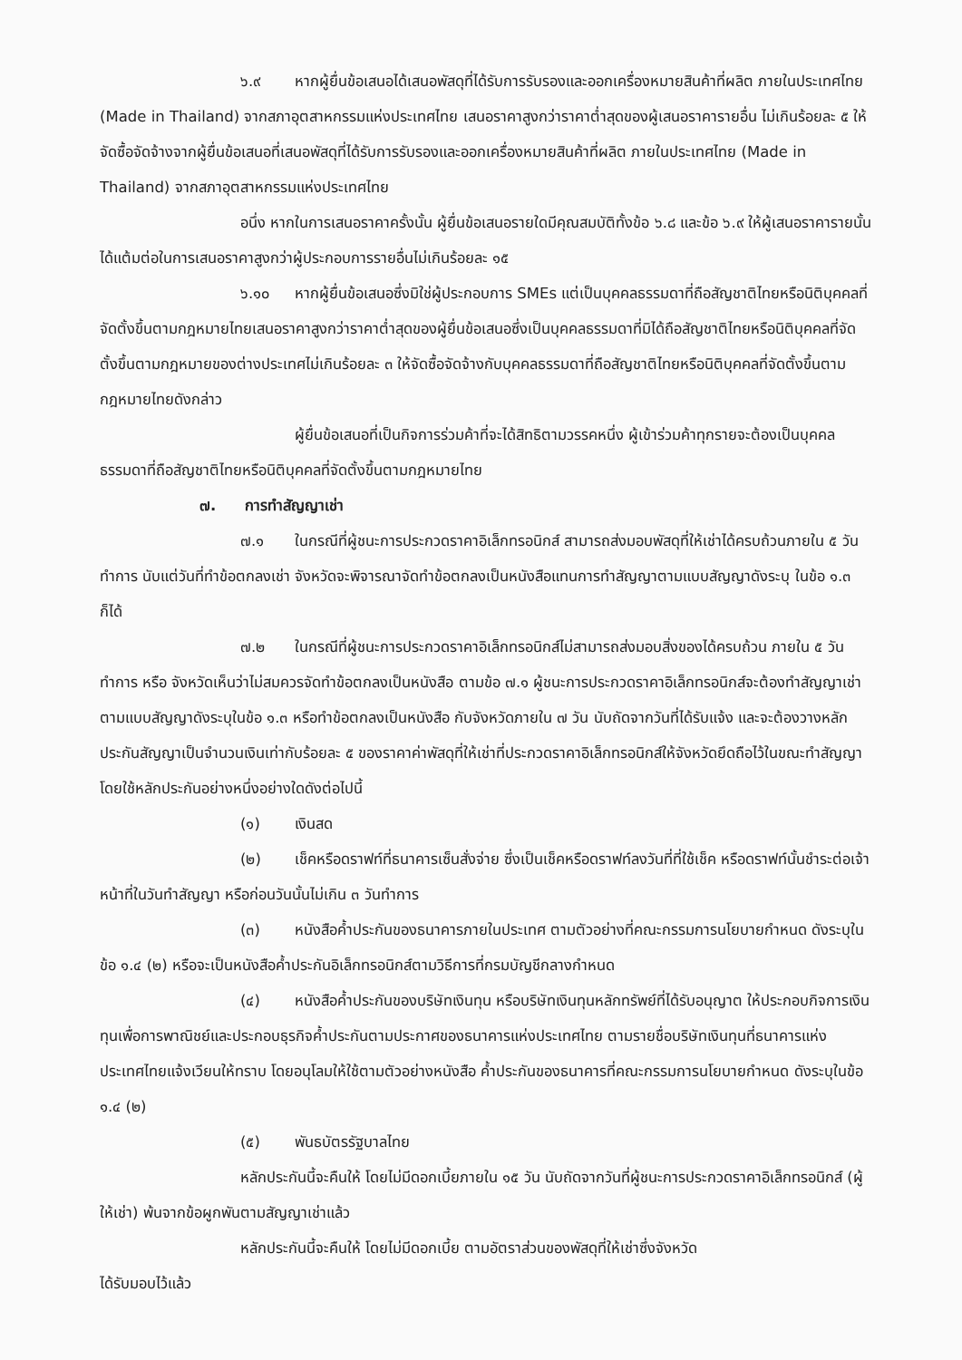๖.๙ หากผู้ยื่นข้อเสนอได้เสนอพัสดุที่ได้รับการรับรองและออกเครื่องหมายสินค้าที่ผลิต ภายในประเทศไทย (Made in Thailand) จากสภาอุตสาหกรรมแห่งประเทศไทย เสนอราคาสูงกว่าราคาต่ำสุดของผู้เสนอราคารายอื่น ไม่เกินร้อยละ ๕ ให้จัดซื้อจัดจ้างจากผู้ยื่นข้อเสนอที่เสนอพัสดุที่ได้รับการรับรองและออกเครื่องหมายสินค้าที่ผลิต ภายในประเทศไทย (Made in Thailand) จากสภาอุตสาหกรรมแห่งประเทศไทย
อนึ่ง หากในการเสนอราคาครั้งนั้น ผู้ยื่นข้อเสนอรายใดมีคุณสมบัติทั้งข้อ ๖.๘ และข้อ ๖.๙ ให้ผู้เสนอราคารายนั้นได้แต้มต่อในการเสนอราคาสูงกว่าผู้ประกอบการรายอื่นไม่เกินร้อยละ ๑๕
๖.๑๐ หากผู้ยื่นข้อเสนอซึ่งมิใช่ผู้ประกอบการ SMEs แต่เป็นบุคคลธรรมดาที่ถือสัญชาติไทยหรือนิติบุคคลที่จัดตั้งขึ้นตามกฎหมายไทยเสนอราคาสูงกว่าราคาต่ำสุดของผู้ยื่นข้อเสนอซึ่งเป็นบุคคลธรรมดาที่มิได้ถือสัญชาติไทยหรือนิติบุคคลที่จัดตั้งขึ้นตามกฎหมายของต่างประเทศไม่เกินร้อยละ ๓ ให้จัดซื้อจัดจ้างกับบุคคลธรรมดาที่ถือสัญชาติไทยหรือนิติบุคคลที่จัดตั้งขึ้นตามกฎหมายไทยดังกล่าว
ผู้ยื่นข้อเสนอที่เป็นกิจการร่วมค้าที่จะได้สิทธิตามวรรคหนึ่ง ผู้เข้าร่วมค้าทุกรายจะต้องเป็นบุคคลธรรมดาที่ถือสัญชาติไทยหรือนิติบุคคลที่จัดตั้งขึ้นตามกฎหมายไทย
๗. การทำสัญญาเช่า
๗.๑ ในกรณีที่ผู้ชนะการประกวดราคาอิเล็กทรอนิกส์ สามารถส่งมอบพัสดุที่ให้เช่าได้ครบถ้วนภายใน ๕ วันทำการ นับแต่วันที่ทำข้อตกลงเช่า จังหวัดจะพิจารณาจัดทำข้อตกลงเป็นหนังสือแทนการทำสัญญาตามแบบสัญญาดังระบุ ในข้อ ๑.๓ ก็ได้
๗.๒ ในกรณีที่ผู้ชนะการประกวดราคาอิเล็กทรอนิกส์ไม่สามารถส่งมอบสิ่งของได้ครบถ้วน ภายใน ๕ วันทำการ หรือ จังหวัดเห็นว่าไม่สมควรจัดทำข้อตกลงเป็นหนังสือ ตามข้อ ๗.๑ ผู้ชนะการประกวดราคาอิเล็กทรอนิกส์จะต้องทำสัญญาเช่าตามแบบสัญญาดังระบุในข้อ ๑.๓ หรือทำข้อตกลงเป็นหนังสือ กับจังหวัดภายใน ๗ วัน นับถัดจากวันที่ได้รับแจ้ง และจะต้องวางหลักประกันสัญญาเป็นจำนวนเงินเท่ากับร้อยละ ๕ ของราคาค่าพัสดุที่ให้เช่าที่ประกวดราคาอิเล็กทรอนิกส์ให้จังหวัดยึดถือไว้ในขณะทำสัญญา โดยใช้หลักประกันอย่างหนึ่งอย่างใดดังต่อไปนี้
(๑) เงินสด
(๒) เช็คหรือดราฟท์ที่ธนาคารเซ็นสั่งจ่าย ซึ่งเป็นเช็คหรือดราฟท์ลงวันที่ที่ใช้เช็ค หรือดราฟท์นั้นชำระต่อเจ้าหน้าที่ในวันทำสัญญา หรือก่อนวันนั้นไม่เกิน ๓ วันทำการ
(๓) หนังสือค้ำประกันของธนาคารภายในประเทศ ตามตัวอย่างที่คณะกรรมการนโยบายกำหนด ดังระบุในข้อ ๑.๔ (๒) หรือจะเป็นหนังสือค้ำประกันอิเล็กทรอนิกส์ตามวิธีการที่กรมบัญชีกลางกำหนด
(๔) หนังสือค้ำประกันของบริษัทเงินทุน หรือบริษัทเงินทุนหลักทรัพย์ที่ได้รับอนุญาต ให้ประกอบกิจการเงินทุนเพื่อการพาณิชย์และประกอบธุรกิจค้ำประกันตามประกาศของธนาคารแห่งประเทศไทย ตามรายชื่อบริษัทเงินทุนที่ธนาคารแห่งประเทศไทยแจ้งเวียนให้ทราบ โดยอนุโลมให้ใช้ตามตัวอย่างหนังสือ ค้ำประกันของธนาคารที่คณะกรรมการนโยบายกำหนด ดังระบุในข้อ ๑.๔ (๒)
(๕) พันธบัตรรัฐบาลไทย
หลักประกันนี้จะคืนให้ โดยไม่มีดอกเบี้ยภายใน ๑๕ วัน นับถัดจากวันที่ผู้ชนะการประกวดราคาอิเล็กทรอนิกส์ (ผู้ให้เช่า) พ้นจากข้อผูกพันตามสัญญาเช่าแล้ว
หลักประกันนี้จะคืนให้ โดยไม่มีดอกเบี้ย ตามอัตราส่วนของพัสดุที่ให้เช่าซึ่งจังหวัด
ได้รับมอบไว้แล้ว